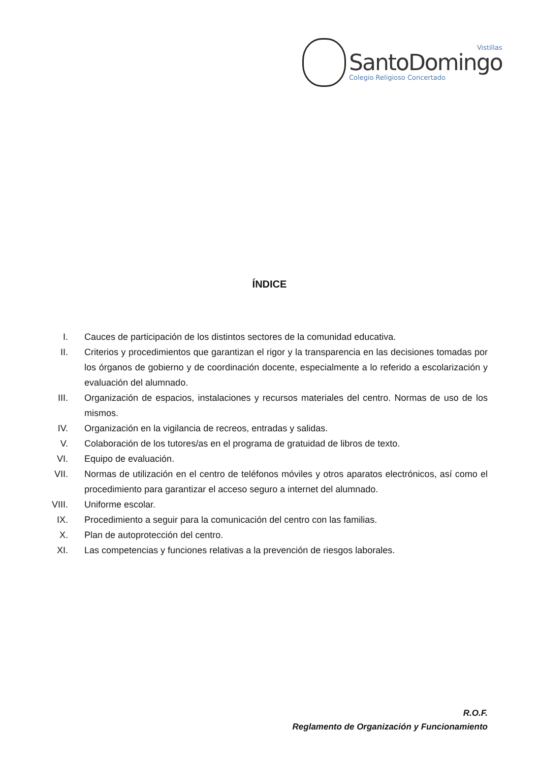Vistillas
SantoDomingo
Colegio Religioso Concertado
ÍNDICE
I. Cauces de participación de los distintos sectores de la comunidad educativa.
II. Criterios y procedimientos que garantizan el rigor y la transparencia en las decisiones tomadas por los órganos de gobierno y de coordinación docente, especialmente a lo referido a escolarización y evaluación del alumnado.
III. Organización de espacios, instalaciones y recursos materiales del centro. Normas de uso de los mismos.
IV. Organización en la vigilancia de recreos, entradas y salidas.
V. Colaboración de los tutores/as en el programa de gratuidad de libros de texto.
VI. Equipo de evaluación.
VII. Normas de utilización en el centro de teléfonos móviles y otros aparatos electrónicos, así como el procedimiento para garantizar el acceso seguro a internet del alumnado.
VIII. Uniforme escolar.
IX. Procedimiento a seguir para la comunicación del centro con las familias.
X. Plan de autoprotección del centro.
XI. Las competencias y funciones relativas a la prevención de riesgos laborales.
R.O.F.
Reglamento de Organización y Funcionamiento